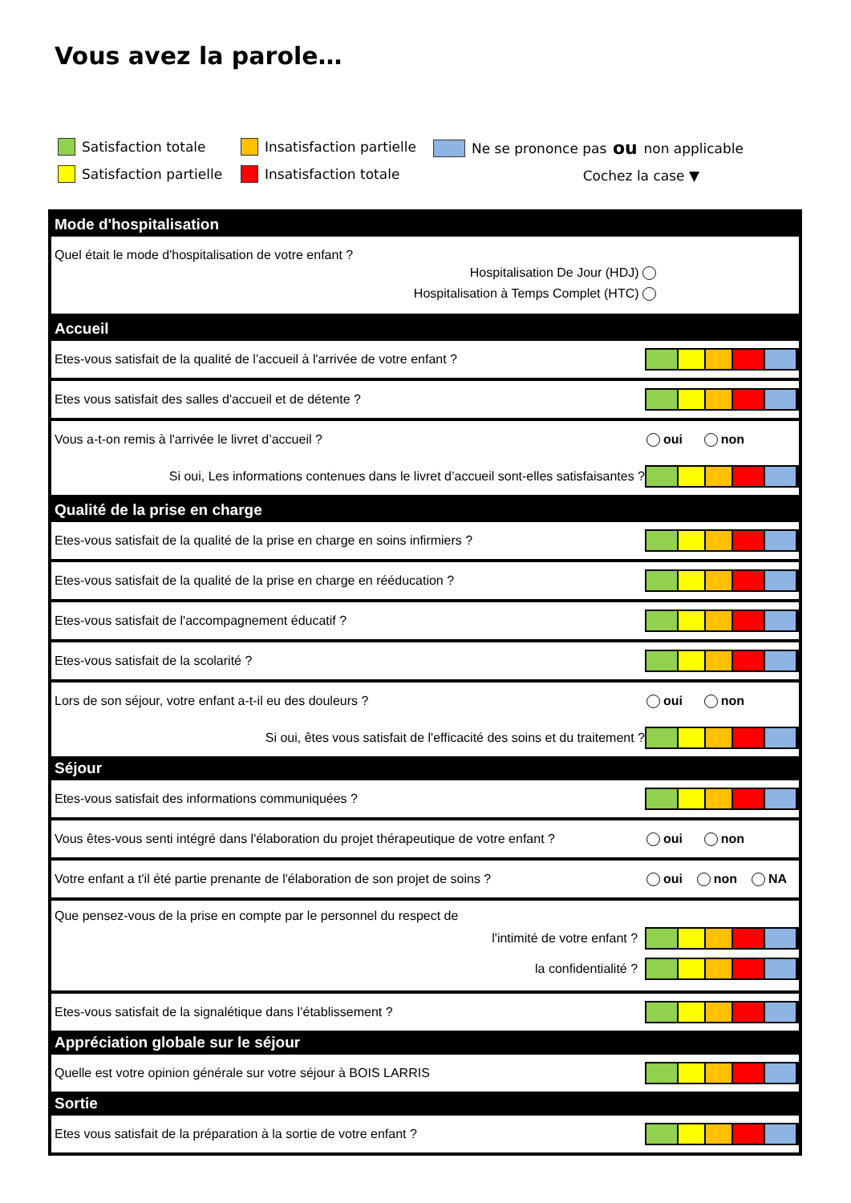Vous avez la parole…
Satisfaction totale
Satisfaction partielle
Insatisfaction partielle
Insatisfaction totale
Ne se prononce pas ou non applicable
Cochez la case ▼
Mode d'hospitalisation
Quel était le mode d'hospitalisation de votre enfant ?
Hospitalisation De Jour (HDJ)
Hospitalisation à Temps Complet (HTC)
Accueil
Etes-vous satisfait de la qualité de l’accueil à l'arrivée de votre enfant ?
Etes vous satisfait des salles d'accueil et de détente ?
Vous a-t-on remis à l'arrivée le livret d’accueil ?
oui non
Si oui, Les informations contenues dans le livret d’accueil sont-elles satisfaisantes ?
Qualité de la prise en charge
Etes-vous satisfait de la qualité de la prise en charge en soins infirmiers ?
Etes-vous satisfait de la qualité de la prise en charge en rééducation ?
Etes-vous satisfait de l'accompagnement éducatif ?
Etes-vous satisfait de la scolarité ?
Lors de son séjour, votre enfant a-t-il eu des douleurs ?
oui non
Si oui, êtes vous satisfait de l'efficacité des soins et du traitement ?
Séjour
Etes-vous satisfait des informations communiquées ?
Vous êtes-vous senti intégré dans l'élaboration du projet thérapeutique de votre enfant ?
oui non
Votre enfant a t'il été partie prenante de l'élaboration de son projet de soins ?
oui non NA
Que pensez-vous de la prise en compte par le personnel du respect de
l'intimité de votre enfant ?
la confidentialité ?
Etes-vous satisfait de la signalétique dans l’établissement ?
Appréciation globale sur le séjour
Quelle est votre opinion générale sur votre séjour à BOIS LARRIS
Sortie
Etes vous satisfait de la préparation à la sortie de votre enfant ?